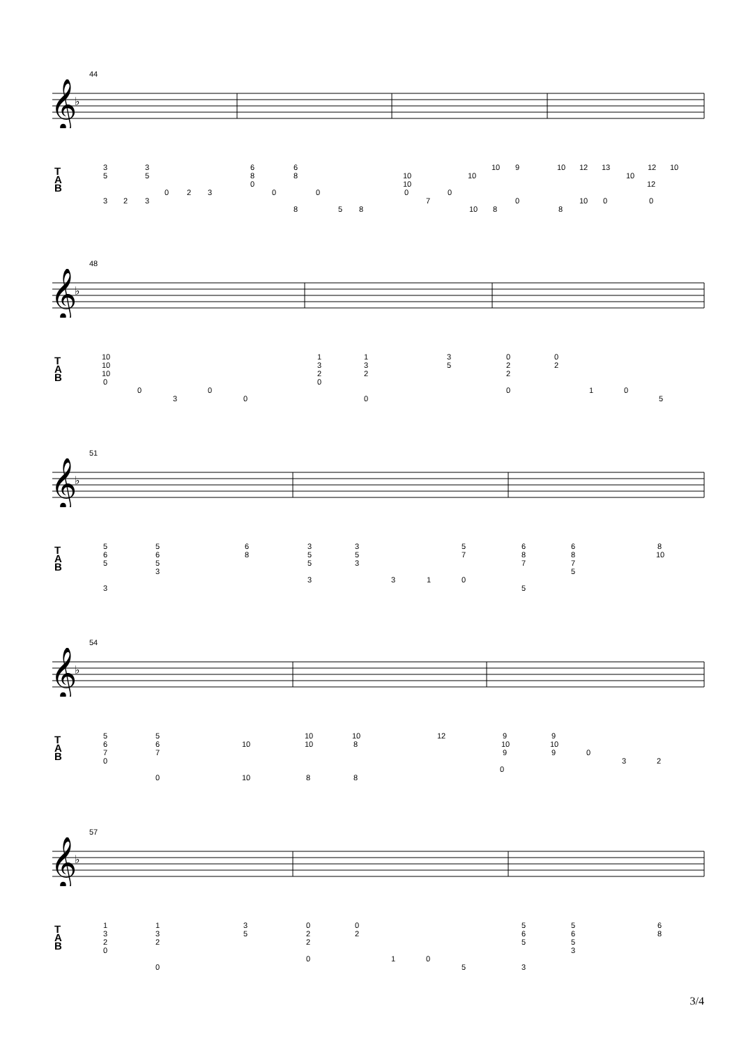44
𝄞
♭
3366 10 9 10 12 13 12 10
5588 10 10 10
0 10 12
0230000
32370 10 00
858 10 88
T
A
B
48
𝄞
♭
10 11300
10 33522
10 222
00
00010
3005
T
A
B
51
𝄞
♭
556335668
66855788 10
555377
35
3310
35
T
A
B
54
𝄞
♭
55 10 10 12 99
66 10 10 8 10 10
77990
032
0
0 10 88
T
A
B
57
𝄞
♭
11300556
33522668
22255
03
010
053
T
A
B
3/4